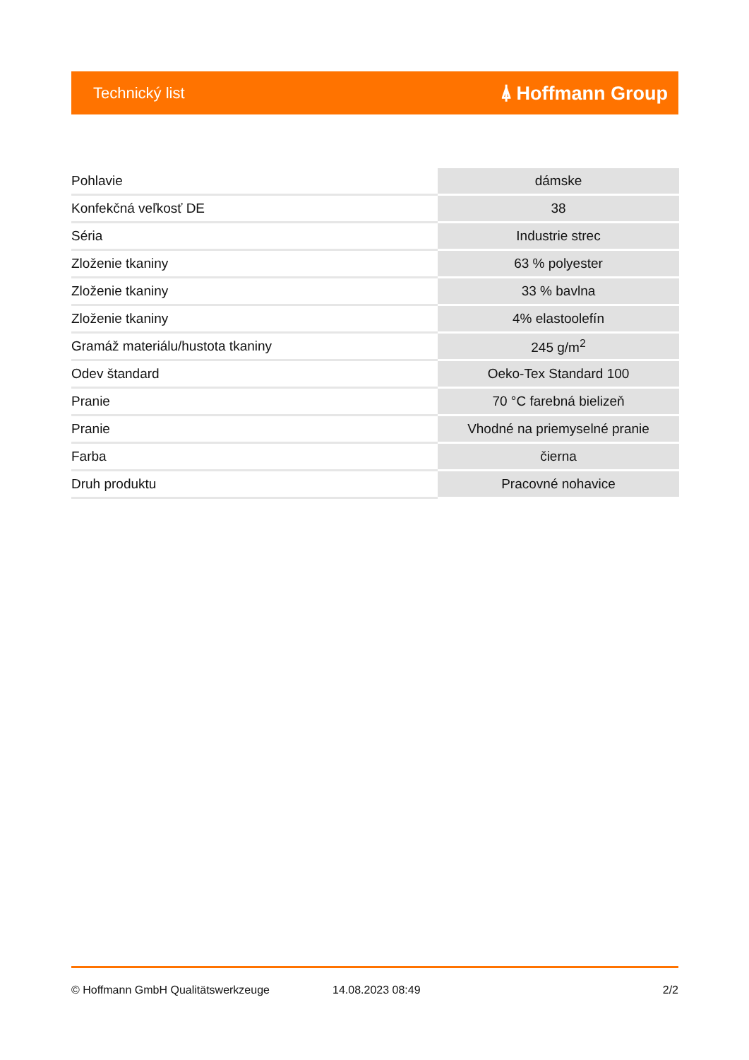Technický list ⍋ Hoffmann Group
| Pohlavie | dámske |
| Konfekčná veľkosť DE | 38 |
| Séria | Industrie strec |
| Zloženie tkaniny | 63 % polyester |
| Zloženie tkaniny | 33 % bavlna |
| Zloženie tkaniny | 4% elastoolefín |
| Gramáž materiálu/hustota tkaniny | 245 g/m<sup>2</sup> |
| Odev štandard | Oeko-Tex Standard 100 |
| Pranie | 70 °C farebná bielizeň |
| Pranie | Vhodné na priemyselné pranie |
| Farba | čierna |
| Druh produktu | Pracovné nohavice |
© Hoffmann GmbH Qualitätswerkzeuge 14.08.2023 08:49 2/2